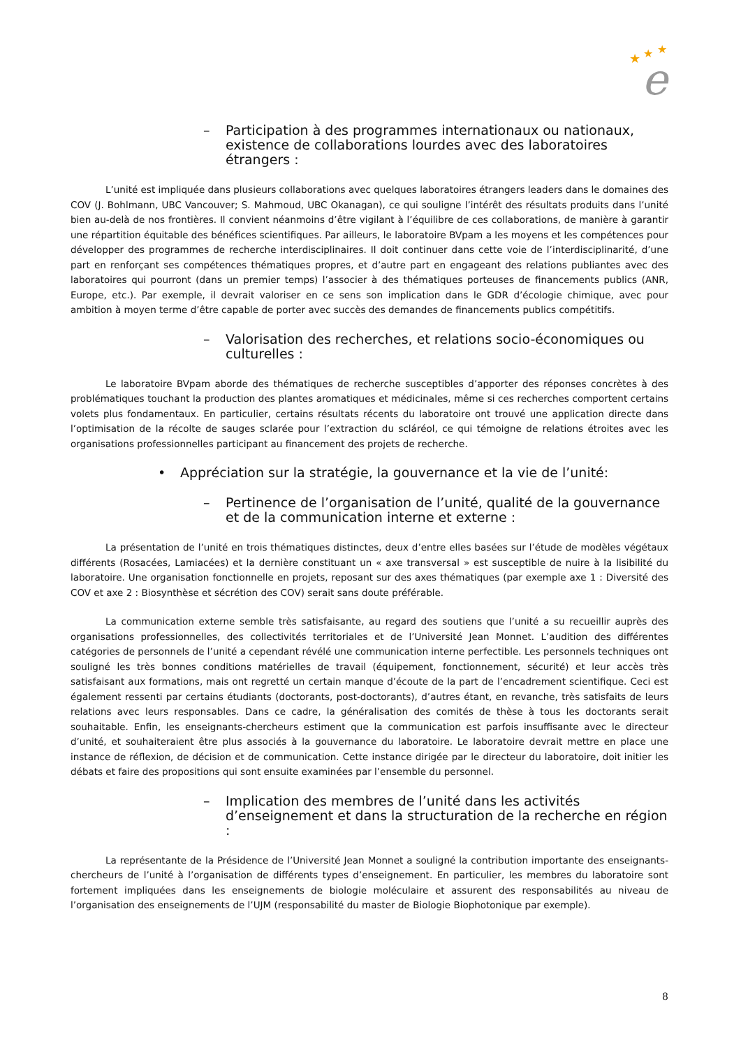★
★
★
e
– Participation à des programmes internationaux ou nationaux, existence de collaborations lourdes avec des laboratoires étrangers :
L’unité est impliquée dans plusieurs collaborations avec quelques laboratoires étrangers leaders dans le domaines des COV (J. Bohlmann, UBC Vancouver; S. Mahmoud, UBC Okanagan), ce qui souligne l’intérêt des résultats produits dans l’unité bien au-delà de nos frontières. Il convient néanmoins d’être vigilant à l’équilibre de ces collaborations, de manière à garantir une répartition équitable des bénéfices scientifiques. Par ailleurs, le laboratoire BVpam a les moyens et les compétences pour développer des programmes de recherche interdisciplinaires. Il doit continuer dans cette voie de l’interdisciplinarité, d’une part en renforçant ses compétences thématiques propres, et d’autre part en engageant des relations publiantes avec des laboratoires qui pourront (dans un premier temps) l’associer à des thématiques porteuses de financements publics (ANR, Europe, etc.). Par exemple, il devrait valoriser en ce sens son implication dans le GDR d’écologie chimique, avec pour ambition à moyen terme d’être capable de porter avec succès des demandes de financements publics compétitifs.
– Valorisation des recherches, et relations socio-économiques ou culturelles :
Le laboratoire BVpam aborde des thématiques de recherche susceptibles d’apporter des réponses concrètes à des problématiques touchant la production des plantes aromatiques et médicinales, même si ces recherches comportent certains volets plus fondamentaux. En particulier, certains résultats récents du laboratoire ont trouvé une application directe dans l’optimisation de la récolte de sauges sclarée pour l’extraction du scláréol, ce qui témoigne de relations étroites avec les organisations professionnelles participant au financement des projets de recherche.
• Appréciation sur la stratégie, la gouvernance et la vie de l’unité:
– Pertinence de l’organisation de l’unité, qualité de la gouvernance et de la communication interne et externe :
La présentation de l’unité en trois thématiques distinctes, deux d’entre elles basées sur l’étude de modèles végétaux différents (Rosacées, Lamiacées) et la dernière constituant un « axe transversal » est susceptible de nuire à la lisibilité du laboratoire. Une organisation fonctionnelle en projets, reposant sur des axes thématiques (par exemple axe 1 : Diversité des COV et axe 2 : Biosynthèse et sécrétion des COV) serait sans doute préférable.
La communication externe semble très satisfaisante, au regard des soutiens que l’unité a su recueillir auprès des organisations professionnelles, des collectivités territoriales et de l’Université Jean Monnet. L’audition des différentes catégories de personnels de l’unité a cependant révélé une communication interne perfectible. Les personnels techniques ont souligné les très bonnes conditions matérielles de travail (équipement, fonctionnement, sécurité) et leur accès très satisfaisant aux formations, mais ont regretté un certain manque d’écoute de la part de l’encadrement scientifique. Ceci est également ressenti par certains étudiants (doctorants, post-doctorants), d’autres étant, en revanche, très satisfaits de leurs relations avec leurs responsables. Dans ce cadre, la généralisation des comités de thèse à tous les doctorants serait souhaitable. Enfin, les enseignants-chercheurs estiment que la communication est parfois insuffisante avec le directeur d’unité, et souhaiteraient être plus associés à la gouvernance du laboratoire. Le laboratoire devrait mettre en place une instance de réflexion, de décision et de communication. Cette instance dirigée par le directeur du laboratoire, doit initier les débats et faire des propositions qui sont ensuite examinées par l’ensemble du personnel.
– Implication des membres de l’unité dans les activités d’enseignement et dans la structuration de la recherche en région :
La représentante de la Présidence de l’Université Jean Monnet a souligné la contribution importante des enseignants-chercheurs de l’unité à l’organisation de différents types d’enseignement. En particulier, les membres du laboratoire sont fortement impliquées dans les enseignements de biologie moléculaire et assurent des responsabilités au niveau de l’organisation des enseignements de l’UJM (responsabilité du master de Biologie Biophotonique par exemple).
8